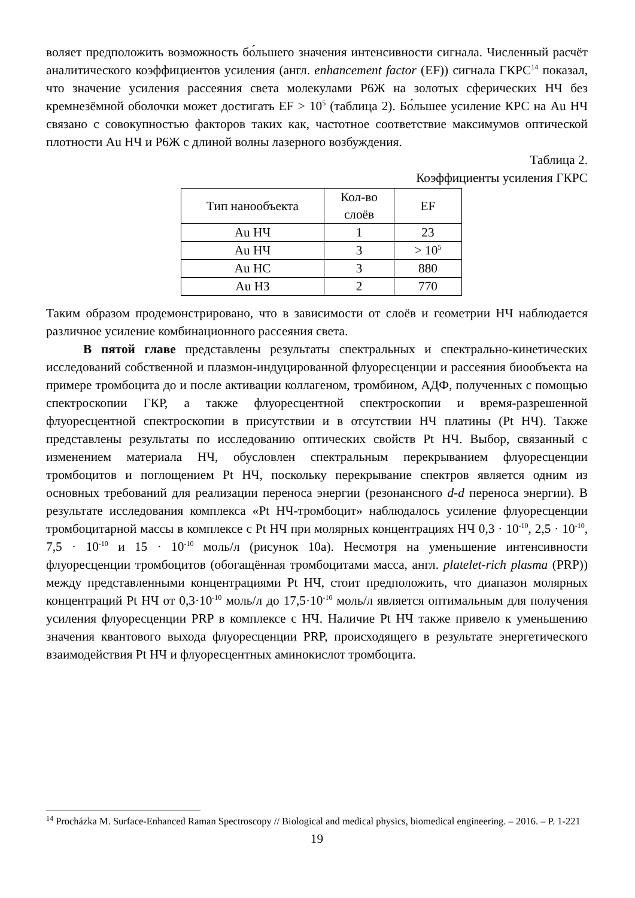воляет предположить возможность бо́льшего значения интенсивности сигнала. Численный расчёт аналитического коэффициентов усиления (англ. enhancement factor (EF)) сигнала ГКРС<sup>14</sup> показал, что значение усиления рассеяния света молекулами Р6Ж на золотых сферических НЧ без кремнезёмной оболочки может достигать EF > 10<sup>5</sup> (таблица 2). Бо́льшее усиление КРС на Au НЧ связано с совокупностью факторов таких как, частотное соответствие максимумов оптической плотности Au НЧ и Р6Ж с длиной волны лазерного возбуждения.
Таблица 2.
Коэффициенты усиления ГКРС
| Тип нанообъекта | Кол-во слоёв | EF |
| Au НЧ | 1 | 23 |
| Au НЧ | 3 | > 10<sup>5</sup> |
| Au НС | 3 | 880 |
| Au НЗ | 2 | 770 |
Таким образом продемонстрировано, что в зависимости от слоёв и геометрии НЧ наблюдается различное усиление комбинационного рассеяния света.
В пятой главе представлены результаты спектральных и спектрально-кинетических исследований собственной и плазмон-индуцированной флуоресценции и рассеяния биообъекта на примере тромбоцита до и после активации коллагеном, тромбином, АДФ, полученных с помощью спектроскопии ГКР, а также флуоресцентной спектроскопии и время-разрешенной флуоресцентной спектроскопии в присутствии и в отсутствии НЧ платины (Pt НЧ). Также представлены результаты по исследованию оптических свойств Pt НЧ. Выбор, связанный с изменением материала НЧ, обусловлен спектральным перекрыванием флуоресценции тромбоцитов и поглощением Pt НЧ, поскольку перекрывание спектров является одним из основных требований для реализации переноса энергии (резонансного d-d переноса энергии). В результате исследования комплекса «Pt НЧ-тромбоцит» наблюдалось усиление флуоресценции тромбоцитарной массы в комплексе с Pt НЧ при молярных концентрациях НЧ 0,3 · 10<sup>-10</sup>, 2,5 · 10<sup>-10</sup>, 7,5 · 10<sup>-10</sup> и 15 · 10<sup>-10</sup> моль/л (рисунок 10а). Несмотря на уменьшение интенсивности флуоресценции тромбоцитов (обогащённая тромбоцитами масса, англ. platelet-rich plasma (PRP)) между представленными концентрациями Pt НЧ, стоит предположить, что диапазон молярных концентраций Pt НЧ от 0,3·10<sup>-10</sup> моль/л до 17,5·10<sup>-10</sup> моль/л является оптимальным для получения усиления флуоресценции PRP в комплексе с НЧ. Наличие Pt НЧ также привело к уменьшению значения квантового выхода флуоресценции PRP, происходящего в результате энергетического взаимодействия Pt НЧ и флуоресцентных аминокислот тромбоцита.
<sup>14</sup> Procházka M. Surface-Enhanced Raman Spectroscopy // Biological and medical physics, biomedical engineering. – 2016. – P. 1-221
19